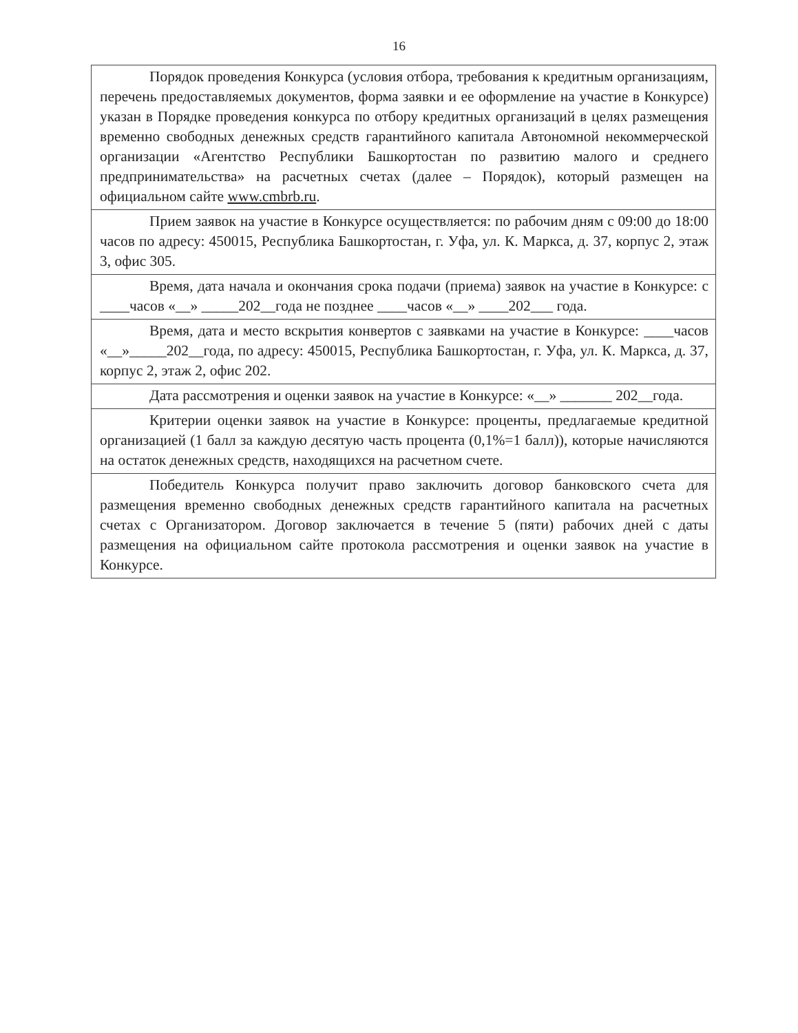16
| Порядок проведения Конкурса (условия отбора, требования к кредитным организациям, перечень предоставляемых документов, форма заявки и ее оформление на участие в Конкурсе) указан в Порядке проведения конкурса по отбору кредитных организаций в целях размещения временно свободных денежных средств гарантийного капитала Автономной некоммерческой организации «Агентство Республики Башкортостан по развитию малого и среднего предпринимательства» на расчетных счетах (далее – Порядок), который размещен на официальном сайте www.cmbrb.ru . |
| Прием заявок на участие в Конкурсе осуществляется: по рабочим дням с 09:00 до 18:00 часов по адресу: 450015, Республика Башкортостан, г. Уфа, ул. К. Маркса, д. 37, корпус 2, этаж 3, офис 305. |
| Время, дата начала и окончания срока подачи (приема) заявок на участие в Конкурсе: с ____часов «__» _____202__года не позднее ____часов «__» ____202___ года. |
| Время, дата и место вскрытия конвертов с заявками на участие в Конкурсе: ____часов «__»_____202__года, по адресу: 450015, Республика Башкортостан, г. Уфа, ул. К. Маркса, д. 37, корпус 2, этаж 2, офис 202. |
| Дата рассмотрения и оценки заявок на участие в Конкурсе: «__» _______ 202__года. |
| Критерии оценки заявок на участие в Конкурсе: проценты, предлагаемые кредитной организацией (1 балл за каждую десятую часть процента (0,1%=1 балл)), которые начисляются на остаток денежных средств, находящихся на расчетном счете. |
| Победитель Конкурса получит право заключить договор банковского счета для размещения временно свободных денежных средств гарантийного капитала на расчетных счетах с Организатором. Договор заключается в течение 5 (пяти) рабочих дней с даты размещения на официальном сайте протокола рассмотрения и оценки заявок на участие в Конкурсе. |